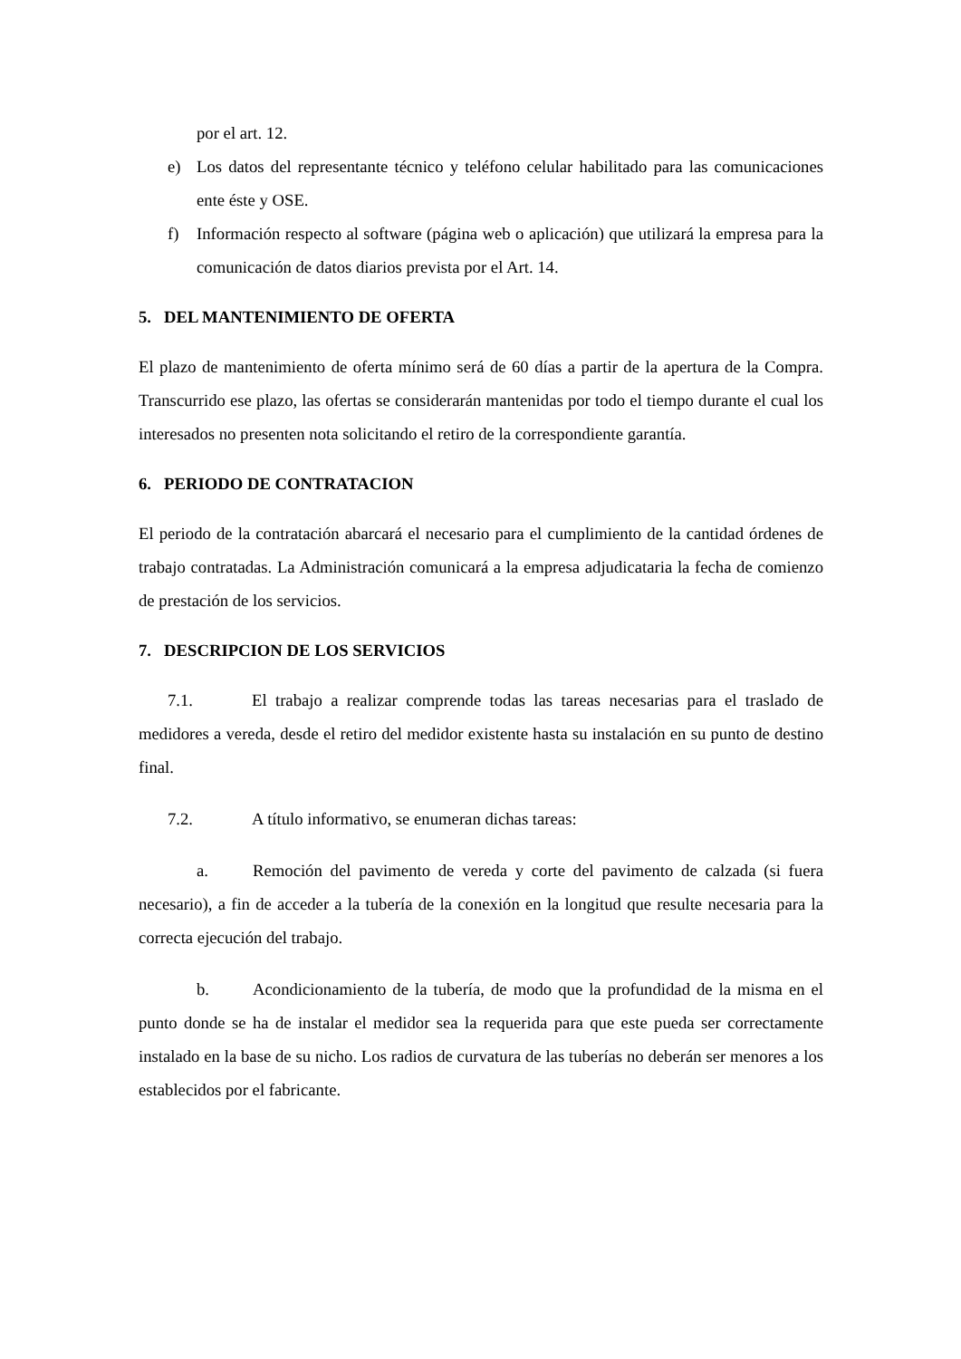por el art. 12.
e) Los datos del representante técnico y teléfono celular habilitado para las comunicaciones ente éste y OSE.
f) Información respecto al software (página web o aplicación) que utilizará la empresa para la comunicación de datos diarios prevista por el Art. 14.
5. DEL MANTENIMIENTO DE OFERTA
El plazo de mantenimiento de oferta mínimo será de 60 días a partir de la apertura de la Compra. Transcurrido ese plazo, las ofertas se considerarán mantenidas por todo el tiempo durante el cual los interesados no presenten nota solicitando el retiro de la correspondiente garantía.
6. PERIODO DE CONTRATACION
El periodo de la contratación abarcará el necesario para el cumplimiento de la cantidad órdenes de trabajo contratadas. La Administración comunicará a la empresa adjudicataria la fecha de comienzo de prestación de los servicios.
7. DESCRIPCION DE LOS SERVICIOS
7.1. El trabajo a realizar comprende todas las tareas necesarias para el traslado de medidores a vereda, desde el retiro del medidor existente hasta su instalación en su punto de destino final.
7.2. A título informativo, se enumeran dichas tareas:
a. Remoción del pavimento de vereda y corte del pavimento de calzada (si fuera necesario), a fin de acceder a la tubería de la conexión en la longitud que resulte necesaria para la correcta ejecución del trabajo.
b. Acondicionamiento de la tubería, de modo que la profundidad de la misma en el punto donde se ha de instalar el medidor sea la requerida para que este pueda ser correctamente instalado en la base de su nicho. Los radios de curvatura de las tuberías no deberán ser menores a los establecidos por el fabricante.